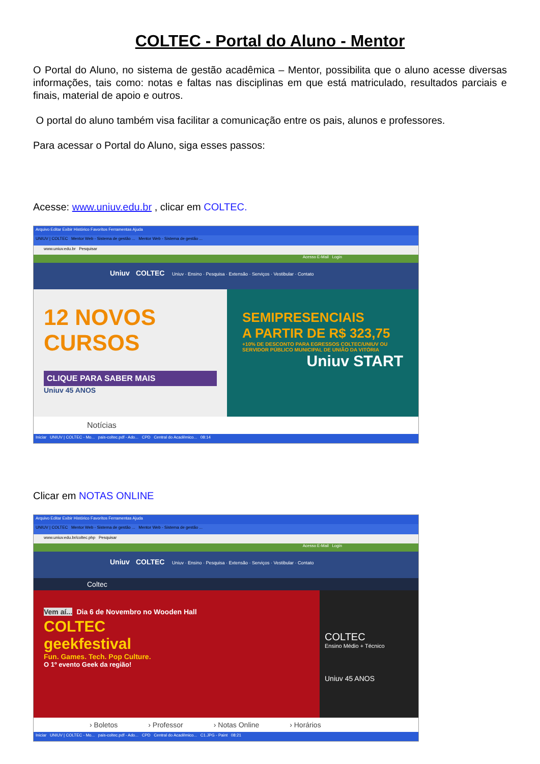COLTEC - Portal do Aluno - Mentor
O Portal do Aluno, no sistema de gestão acadêmica – Mentor, possibilita que o aluno acesse diversas informações, tais como: notas e faltas nas disciplinas em que está matriculado, resultados parciais e finais, material de apoio e outros.
O portal do aluno também visa facilitar a comunicação entre os pais, alunos e professores.
Para acessar o Portal do Aluno, siga esses passos:
Acesse: www.uniuv.edu.br , clicar em COLTEC.
Arquivo Editar Exibir Histórico Favoritos Ferramentas Ajuda
UNIUV | COLTEC Mentor Web - Sistema de gestão ... Mentor Web - Sistema de gestão ...
www.uniuv.edu.br Pesquisar
Acesso E-Mail Login
Uniuv COLTEC Uniuv · Ensino · Pesquisa · Extensão · Serviços · Vestibular · Contato
12 NOVOS CURSOS
CLIQUE PARA SABER MAIS
Uniuv 45 ANOS
SEMIPRESENCIAIS
A PARTIR DE R$ 323,75
+10% DE DESCONTO PARA EGRESSOS COLTEC/UNIUV OU SERVIDOR PÚBLICO MUNICIPAL DE UNIÃO DA VITÓRIA
Uniuv START
Notícias
Iniciar UNIUV | COLTEC - Mo... pais-coltec.pdf - Ado... CPD Central do Acadêmico... 08:14
Clicar em NOTAS ONLINE
Arquivo Editar Exibir Histórico Favoritos Ferramentas Ajuda
UNIUV | COLTEC Mentor Web - Sistema de gestão ... Mentor Web - Sistema de gestão ...
www.uniuv.edu.br/coltec.php Pesquisar
Acesso E-Mail Login
Uniuv COLTEC Uniuv · Ensino · Pesquisa · Extensão · Serviços · Vestibular · Contato
Coltec
Vem aí... Dia 6 de Novembro no Wooden Hall
COLTEC
geekfestival
Fun. Games. Tech. Pop Culture.
O 1º evento Geek da região!
COLTEC
Ensino Médio + Técnico
Uniuv 45 ANOS
› Boletos › Professor › Notas Online › Horários
Iniciar UNIUV | COLTEC - Mo... pais-coltec.pdf - Ado... CPD Central do Acadêmico... C1.JPG - Paint 08:21